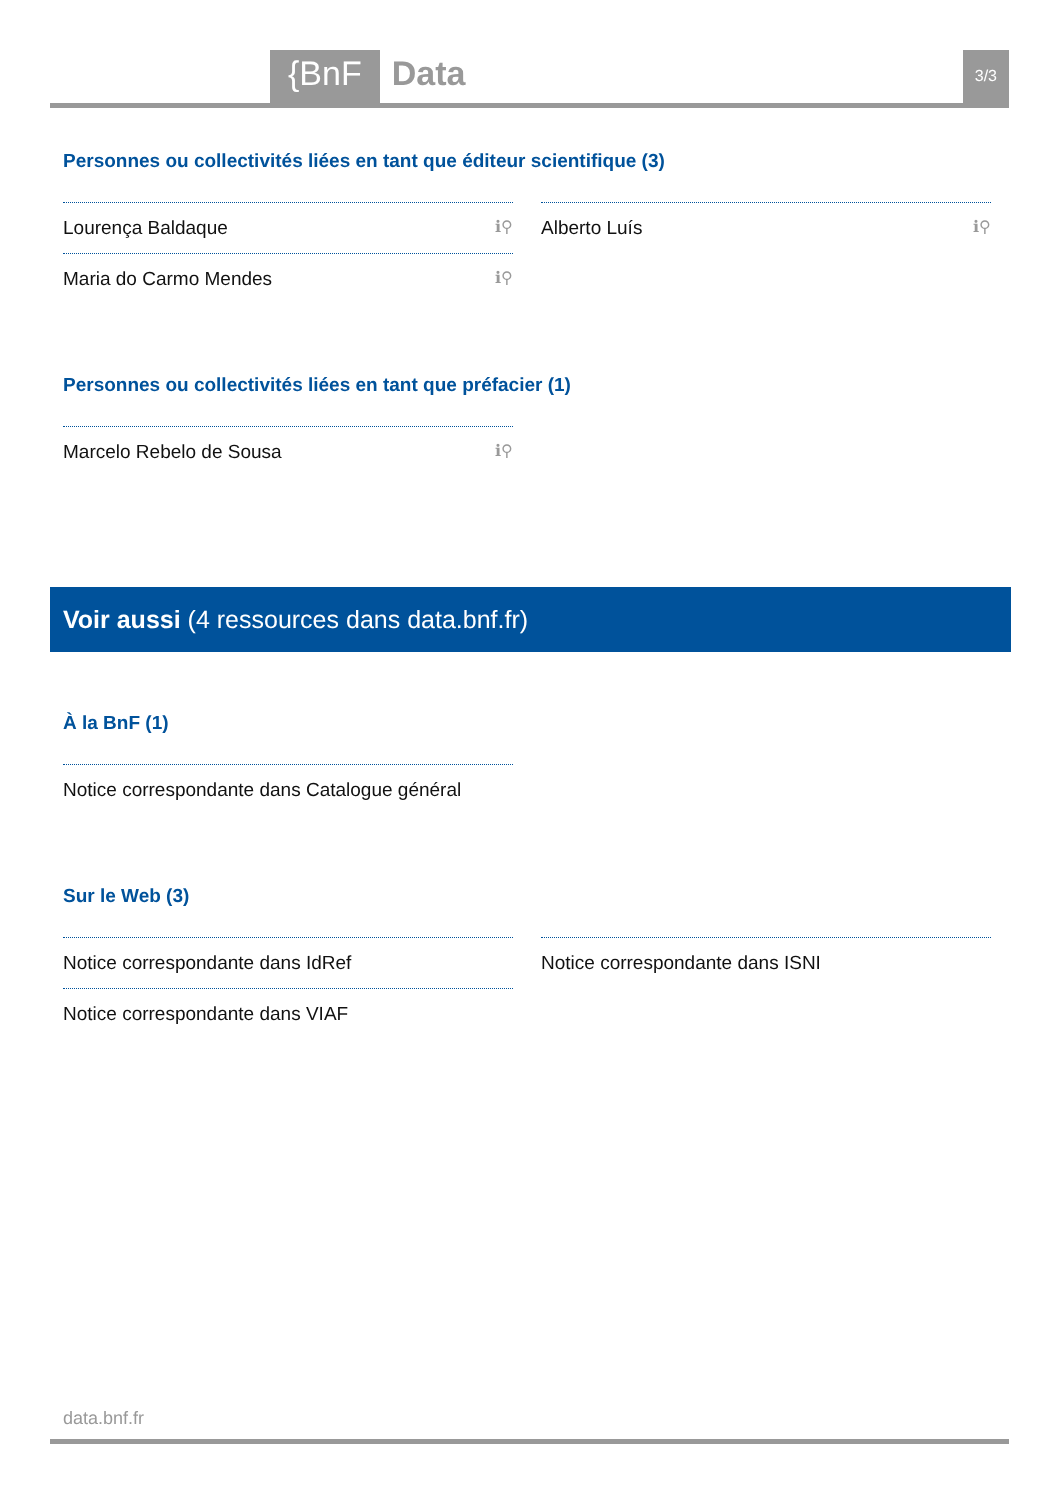{BnF Data 3/3
Personnes ou collectivités liées en tant que éditeur scientifique (3)
Lourença Baldaque ℹ⚲
Maria do Carmo Mendes ℹ⚲
Alberto Luís ℹ⚲
Personnes ou collectivités liées en tant que préfacier (1)
Marcelo Rebelo de Sousa ℹ⚲
Voir aussi (4 ressources dans data.bnf.fr)
À la BnF (1)
Notice correspondante dans Catalogue général
Sur le Web (3)
Notice correspondante dans IdRef
Notice correspondante dans VIAF
Notice correspondante dans ISNI
data.bnf.fr